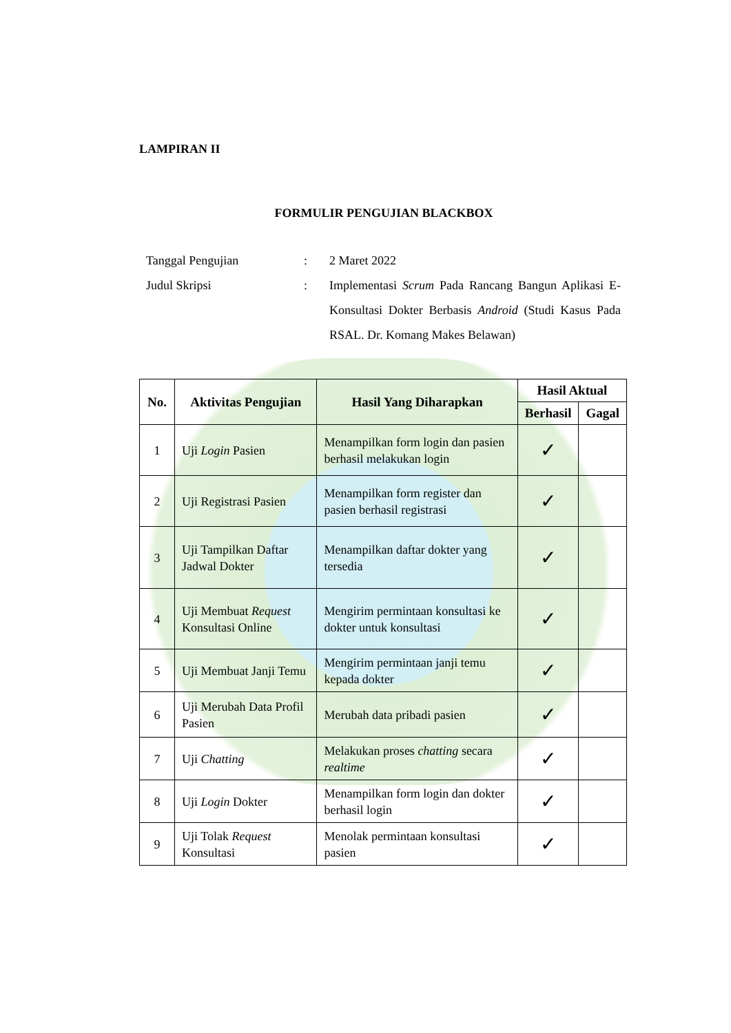LAMPIRAN II
FORMULIR PENGUJIAN BLACKBOX
Tanggal Pengujian : 2 Maret 2022
Judul Skripsi : Implementasi Scrum Pada Rancang Bangun Aplikasi E-Konsultasi Dokter Berbasis Android (Studi Kasus Pada RSAL. Dr. Komang Makes Belawan)
| No. | Aktivitas Pengujian | Hasil Yang Diharapkan | Hasil Aktual | |
| --- | --- | --- | --- | --- |
| | | | Berhasil | Gagal |
| 1 | Uji Login Pasien | Menampilkan form login dan pasien berhasil melakukan login | ✓ | |
| 2 | Uji Registrasi Pasien | Menampilkan form register dan pasien berhasil registrasi | ✓ | |
| 3 | Uji Tampilkan Daftar Jadwal Dokter | Menampilkan daftar dokter yang tersedia | ✓ | |
| 4 | Uji Membuat Request Konsultasi Online | Mengirim permintaan konsultasi ke dokter untuk konsultasi | ✓ | |
| 5 | Uji Membuat Janji Temu | Mengirim permintaan janji temu kepada dokter | ✓ | |
| 6 | Uji Merubah Data Profil Pasien | Merubah data pribadi pasien | ✓ | |
| 7 | Uji Chatting | Melakukan proses chatting secara realtime | ✓ | |
| 8 | Uji Login Dokter | Menampilkan form login dan dokter berhasil login | ✓ | |
| 9 | Uji Tolak Request Konsultasi | Menolak permintaan konsultasi pasien | ✓ | |